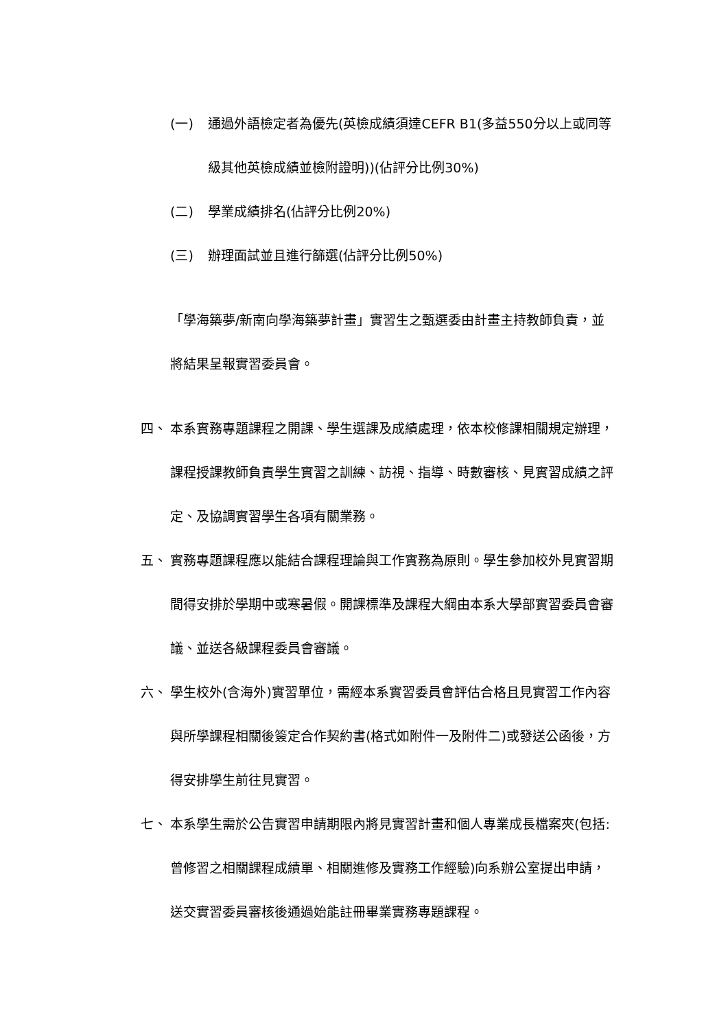(一) 通過外語檢定者為優先(英檢成績須達CEFR B1(多益550分以上或同等級其他英檢成績並檢附證明))(佔評分比例30%)
(二) 學業成績排名(佔評分比例20%)
(三) 辦理面試並且進行篩選(佔評分比例50%)
「學海築夢/新南向學海築夢計畫」實習生之甄選委由計畫主持教師負責，並將結果呈報實習委員會。
四、 本系實務專題課程之開課、學生選課及成績處理，依本校修課相關規定辦理，課程授課教師負責學生實習之訓練、訪視、指導、時數審核、見實習成績之評定、及協調實習學生各項有關業務。
五、 實務專題課程應以能結合課程理論與工作實務為原則。學生參加校外見實習期間得安排於學期中或寒暑假。開課標準及課程大綱由本系大學部實習委員會審議、並送各級課程委員會審議。
六、 學生校外(含海外)實習單位，需經本系實習委員會評估合格且見實習工作內容與所學課程相關後簽定合作契約書(格式如附件一及附件二)或發送公函後，方得安排學生前往見實習。
七、 本系學生需於公告實習申請期限內將見實習計畫和個人專業成長檔案夾(包括:曾修習之相關課程成績單、相關進修及實務工作經驗)向系辦公室提出申請，送交實習委員審核後通過始能註冊畢業實務專題課程。